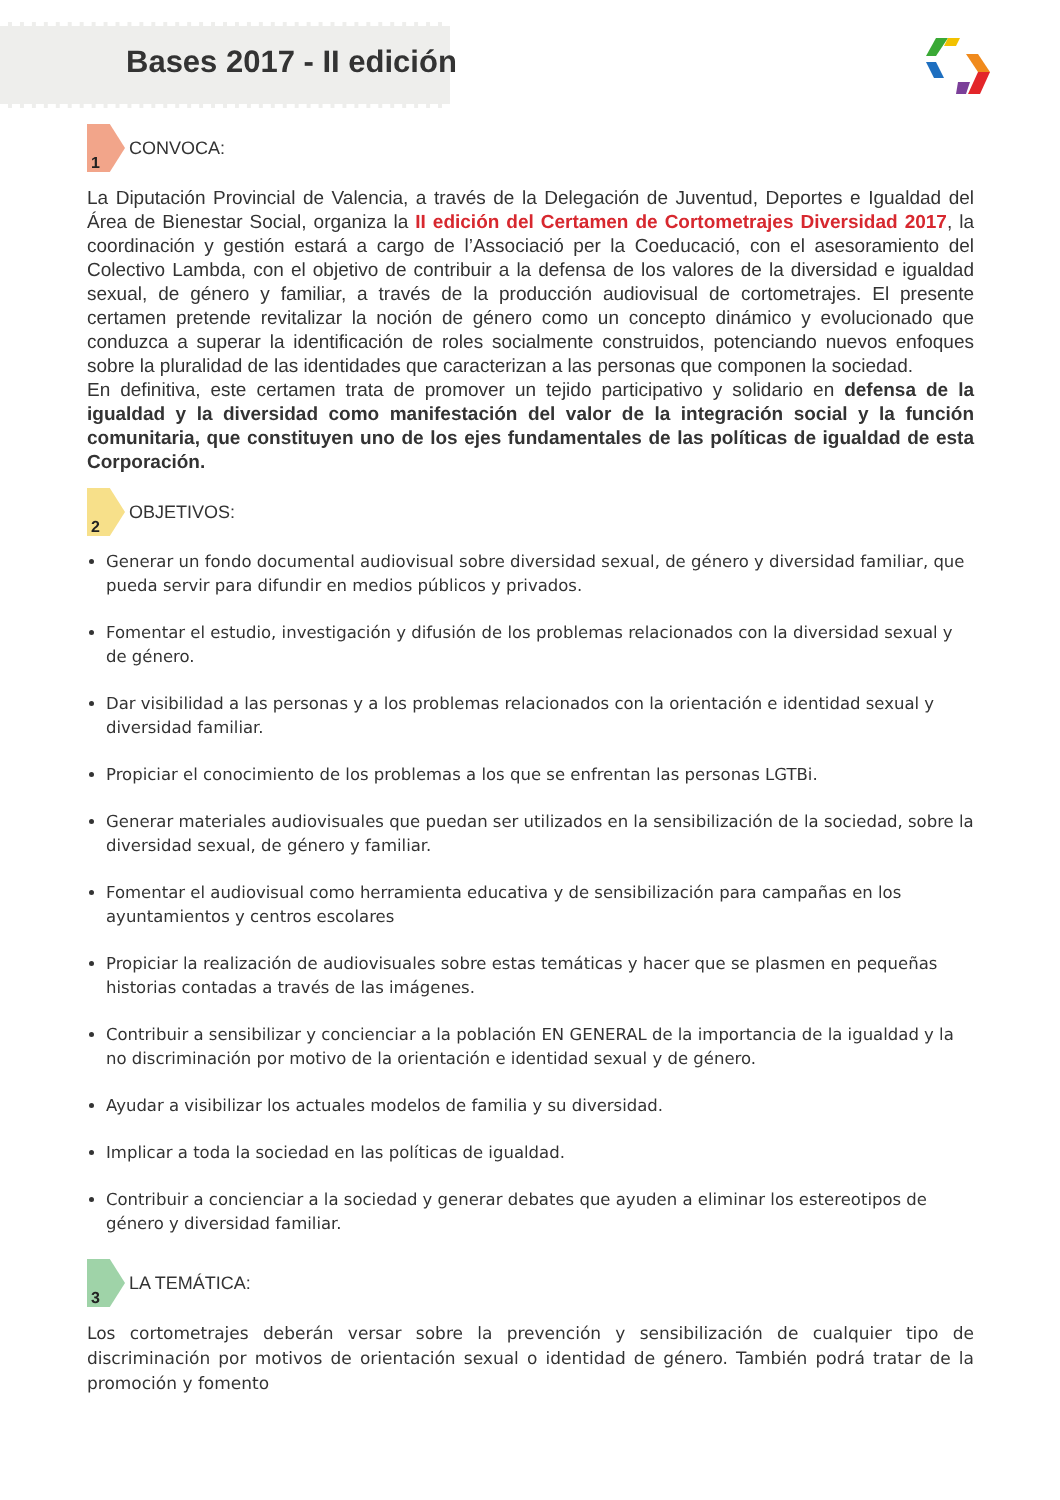Bases 2017 - II edición
1
CONVOCA:
La Diputación Provincial de Valencia, a través de la Delegación de Juventud, Deportes e Igualdad del Área de Bienestar Social, organiza la II edición del Certamen de Cortometrajes Diversidad 2017, la coordinación y gestión estará a cargo de l’Associació per la Coeducació, con el asesoramiento del Colectivo Lambda, con el objetivo de contribuir a la defensa de los valores de la diversidad e igualdad sexual, de género y familiar, a través de la producción audiovisual de cortometrajes. El presente certamen pretende revitalizar la noción de género como un concepto dinámico y evolucionado que conduzca a superar la identificación de roles socialmente construidos, potenciando nuevos enfoques sobre la pluralidad de las identidades que caracterizan a las personas que componen la sociedad.
En definitiva, este certamen trata de promover un tejido participativo y solidario en defensa de la igualdad y la diversidad como manifestación del valor de la integración social y la función comunitaria, que constituyen uno de los ejes fundamentales de las políticas de igualdad de esta Corporación.
2
OBJETIVOS:
Generar un fondo documental audiovisual sobre diversidad sexual, de género y diversidad familiar, que pueda servir para difundir en medios públicos y privados.
Fomentar el estudio, investigación y difusión de los problemas relacionados con la diversidad sexual y de género.
Dar visibilidad a las personas y a los problemas relacionados con la orientación e identidad sexual y diversidad familiar.
Propiciar el conocimiento de los problemas a los que se enfrentan las personas LGTBi.
Generar materiales audiovisuales que puedan ser utilizados en la sensibilización de la sociedad, sobre la diversidad sexual, de género y familiar.
Fomentar el audiovisual como herramienta educativa y de sensibilización para campañas en los ayuntamientos y centros escolares
Propiciar la realización de audiovisuales sobre estas temáticas y hacer que se plasmen en pequeñas historias contadas a través de las imágenes.
Contribuir a sensibilizar y concienciar a la población EN GENERAL de la importancia de la igualdad y la no discriminación por motivo de la orientación e identidad sexual y de género.
Ayudar a visibilizar los actuales modelos de familia y su diversidad.
Implicar a toda la sociedad en las políticas de igualdad.
Contribuir a concienciar a la sociedad y generar debates que ayuden a eliminar los estereotipos de género y diversidad familiar.
3
LA TEMÁTICA:
Los cortometrajes deberán versar sobre la prevención y sensibilización de cualquier tipo de discriminación por motivos de orientación sexual o identidad de género. También podrá tratar de la promoción y fomento